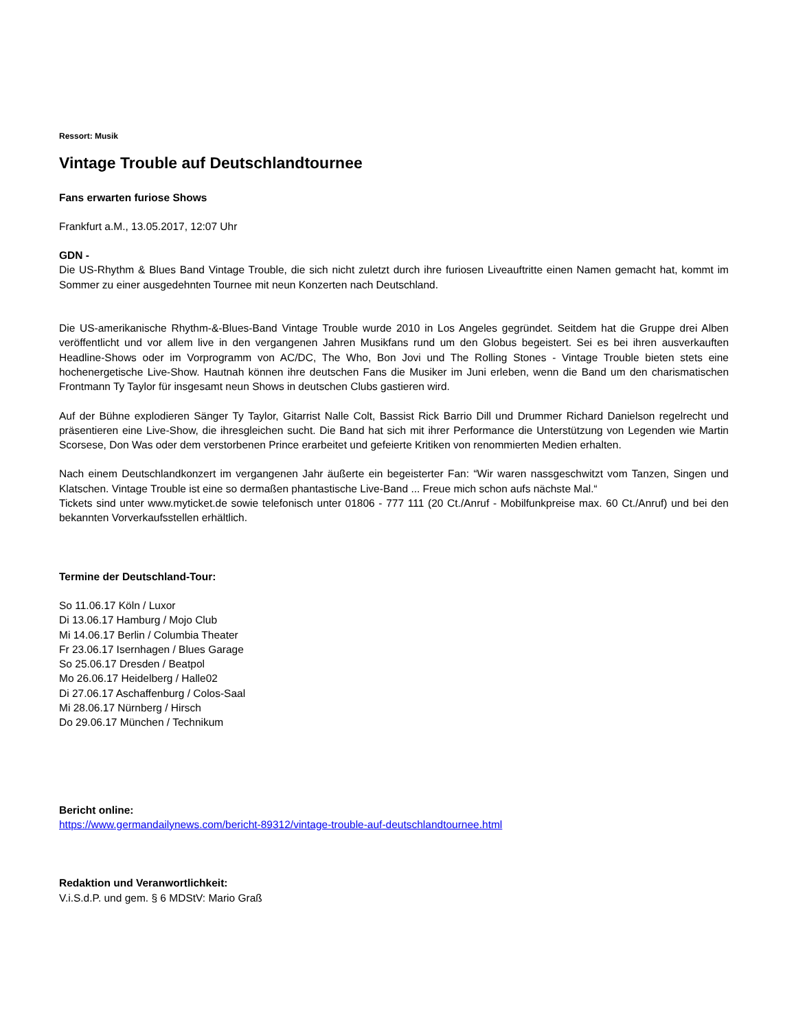Ressort: Musik
Vintage Trouble auf Deutschlandtournee
Fans erwarten furiose Shows
Frankfurt a.M., 13.05.2017, 12:07 Uhr
GDN -
Die US-Rhythm & Blues Band Vintage Trouble, die sich nicht zuletzt durch ihre furiosen Liveauftritte einen Namen gemacht hat, kommt im Sommer zu einer ausgedehnten Tournee mit neun Konzerten nach Deutschland.
Die US-amerikanische Rhythm-&-Blues-Band Vintage Trouble wurde 2010 in Los Angeles gegründet. Seitdem hat die Gruppe drei Alben veröffentlicht und vor allem live in den vergangenen Jahren Musikfans rund um den Globus begeistert. Sei es bei ihren ausverkauften Headline-Shows oder im Vorprogramm von AC/DC, The Who, Bon Jovi und The Rolling Stones - Vintage Trouble bieten stets eine hochenergetische Live-Show. Hautnah können ihre deutschen Fans die Musiker im Juni erleben, wenn die Band um den charismatischen Frontmann Ty Taylor für insgesamt neun Shows in deutschen Clubs gastieren wird.
Auf der Bühne explodieren Sänger Ty Taylor, Gitarrist Nalle Colt, Bassist Rick Barrio Dill und Drummer Richard Danielson regelrecht und präsentieren eine Live-Show, die ihresgleichen sucht. Die Band hat sich mit ihrer Performance die Unterstützung von Legenden wie Martin Scorsese, Don Was oder dem verstorbenen Prince erarbeitet und gefeierte Kritiken von renommierten Medien erhalten.
Nach einem Deutschlandkonzert im vergangenen Jahr äußerte ein begeisterter Fan: “Wir waren nassgeschwitzt vom Tanzen, Singen und Klatschen. Vintage Trouble ist eine so dermaßen phantastische Live-Band ... Freue mich schon aufs nächste Mal.“
Tickets sind unter www.myticket.de sowie telefonisch unter 01806 - 777 111 (20 Ct./Anruf - Mobilfunkpreise max. 60 Ct./Anruf) und bei den bekannten Vorverkaufsstellen erhältlich.
Termine der Deutschland-Tour:
So 11.06.17 Köln / Luxor
Di 13.06.17 Hamburg / Mojo Club
Mi 14.06.17 Berlin / Columbia Theater
Fr 23.06.17 Isernhagen / Blues Garage
So 25.06.17 Dresden / Beatpol
Mo 26.06.17 Heidelberg / Halle02
Di 27.06.17 Aschaffenburg / Colos-Saal
Mi 28.06.17 Nürnberg / Hirsch
Do 29.06.17 München / Technikum
Bericht online:
https://www.germandailynews.com/bericht-89312/vintage-trouble-auf-deutschlandtournee.html
Redaktion und Veranwortlichkeit:
V.i.S.d.P. und gem. § 6 MDStV: Mario Graß